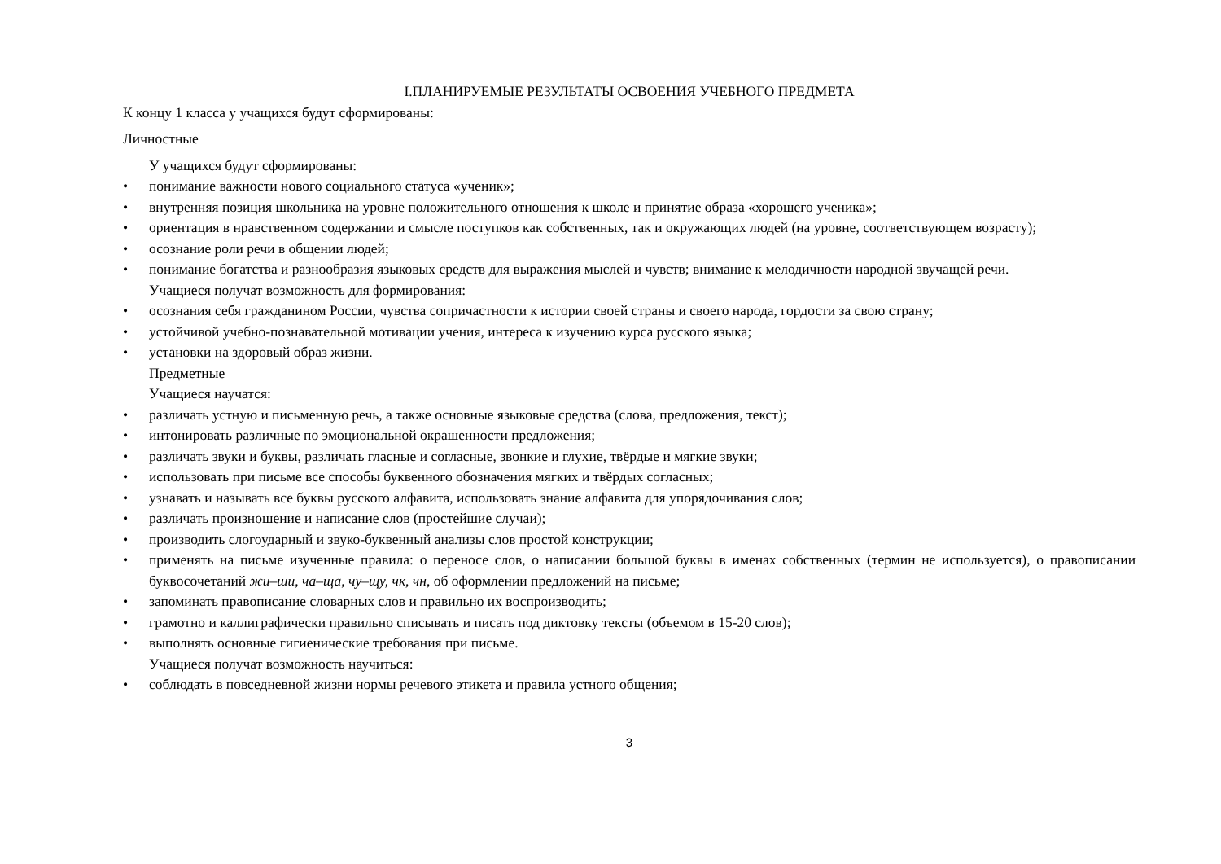I.ПЛАНИРУЕМЫЕ РЕЗУЛЬТАТЫ ОСВОЕНИЯ УЧЕБНОГО ПРЕДМЕТА
К концу 1 класса у учащихся будут сформированы:
Личностные
У учащихся будут сформированы:
• понимание важности нового социального статуса «ученик»;
• внутренняя позиция школьника на уровне положительного отношения к школе и принятие образа «хорошего ученика»;
• ориентация в нравственном содержании и смысле поступков как собственных, так и окружающих людей (на уровне, соответствующем возрасту);
• осознание роли речи в общении людей;
• понимание богатства и разнообразия языковых средств для выражения мыслей и чувств; внимание к мелодичности народной звучащей речи.
Учащиеся получат возможность для формирования:
• осознания себя гражданином России, чувства сопричастности к истории своей страны и своего народа, гордости за свою страну;
• устойчивой учебно-познавательной мотивации учения, интереса к изучению курса русского языка;
• установки на здоровый образ жизни.
Предметные
Учащиеся научатся:
• различать устную и письменную речь, а также основные языковые средства (слова, предложения, текст);
• интонировать различные по эмоциональной окрашенности предложения;
• различать звуки и буквы, различать гласные и согласные, звонкие и глухие, твёрдые и мягкие звуки;
• использовать при письме все способы буквенного обозначения мягких и твёрдых согласных;
• узнавать и называть все буквы русского алфавита, использовать знание алфавита для упорядочивания слов;
• различать произношение и написание слов (простейшие случаи);
• производить слогоударный и звуко-буквенный анализы слов простой конструкции;
• применять на письме изученные правила: о переносе слов, о написании большой буквы в именах собственных (термин не используется), о правописании буквосочетаний жи–ши, ча–ща, чу–щу, чк, чн, об оформлении предложений на письме;
• запоминать правописание словарных слов и правильно их воспроизводить;
• грамотно и каллиграфически правильно списывать и писать под диктовку тексты (объемом в 15-20 слов);
• выполнять основные гигиенические требования при письме.
Учащиеся получат возможность научиться:
• соблюдать в повседневной жизни нормы речевого этикета и правила устного общения;
3